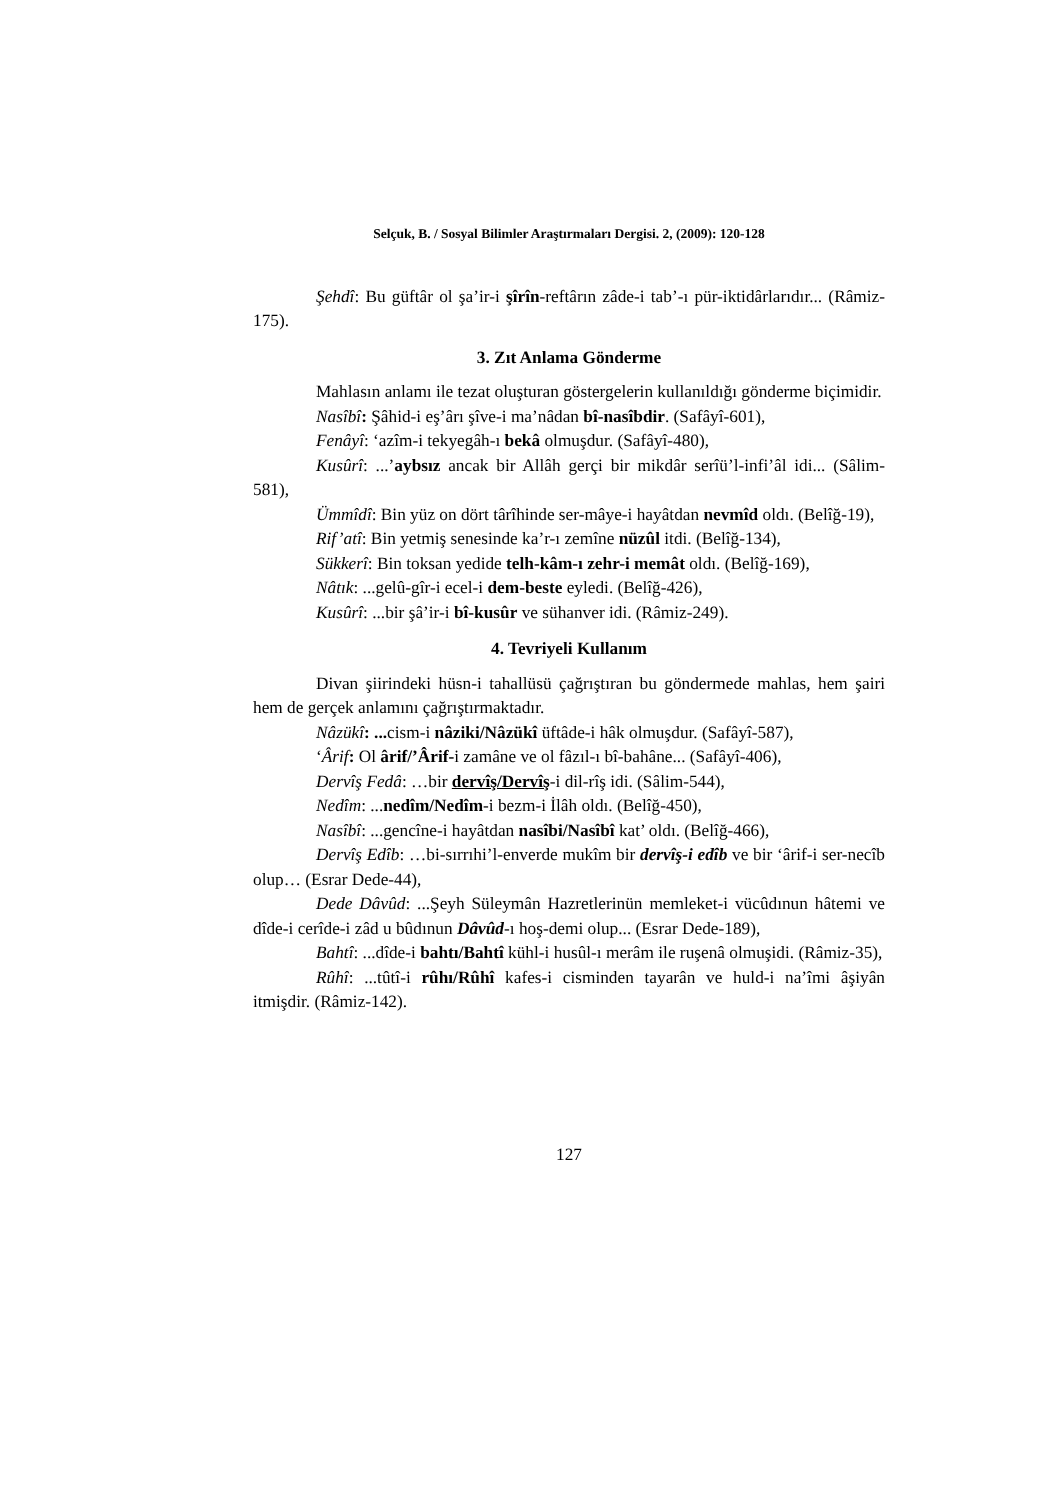Selçuk, B. / Sosyal Bilimler Araştırmaları Dergisi. 2, (2009): 120-128
Şehdî: Bu güftâr ol şa’ir-i şîrîn-reftârın zâde-i tab’-ı pür-iktidârlarıdır... (Râmiz-175).
3. Zıt Anlama Gönderme
Mahlasın anlamı ile tezat oluşturan göstergelerin kullanıldığı gönderme biçimidir.
Nasîbî: Şâhid-i eş’ârı şîve-i ma’nâdan bî-nasîbdir. (Safâyî-601),
Fenâyî: ‘azîm-i tekyegâh-ı bekâ olmuşdur. (Safâyî-480),
Kusûrî: ...’aybsız ancak bir Allâh gerçi bir mikdâr serîü’l-infi’âl idi... (Sâlim-581),
Ümmîdî: Bin yüz on dört târîhinde ser-mâye-i hayâtdan nevmîd oldı. (Belîğ-19),
Rif’atî: Bin yetmiş senesinde ka’r-ı zemîne nüzûl itdi. (Belîğ-134),
Sükkerî: Bin toksan yedide telh-kâm-ı zehr-i memât oldı. (Belîğ-169),
Nâtık: ...gelû-gîr-i ecel-i dem-beste eyledi. (Belîğ-426),
Kusûrî: ...bir şâ’ir-i bî-kusûr ve sühanver idi. (Râmiz-249).
4. Tevriyeli Kullanım
Divan şiirindeki hüsn-i tahallüsü çağrıştıran bu göndermede mahlas, hem şairi hem de gerçek anlamını çağrıştırmaktadır.
Nâzükî: ... cism-i nâziki/Nâzükî üftâde-i hâk olmuşdur. (Safâyî-587),
‘Ârif: Ol ârif/’Ârif-i zamâne ve ol fâzıl-ı bî-bahâne... (Safâyî-406),
Dervîş Fedâ: …bir dervîş/Dervîş-i dil-rîş idi. (Sâlim-544),
Nedîm: ...nedîm/Nedîm-i bezm-i İlâh oldı. (Belîğ-450),
Nasîbî: ...gencîne-i hayâtdan nasîbi/Nasîbî kat’ oldı. (Belîğ-466),
Dervîş Edîb: …bi-sırrıhi’l-enverde mukîm bir dervîş-i edîb ve bir ‘ârif-i ser-necîb olup… (Esrar Dede-44),
Dede Dâvûd: ...Şeyh Süleymân Hazretlerinün memleket-i vücûdınun hâtemi ve dîde-i cerîde-i zâd u bûdınun Dâvûd-ı hoş-demi olup... (Esrar Dede-189),
Bahtî: ...dîde-i bahtı/Bahtî kühl-i husûl-ı merâm ile ruşenâ olmuşidi. (Râmiz-35),
Rûhî: ...tûtî-i rûhı/Rûhî kafes-i cisminden tayarân ve huld-i na’îmi âşiyân itmişdir. (Râmiz-142).
127